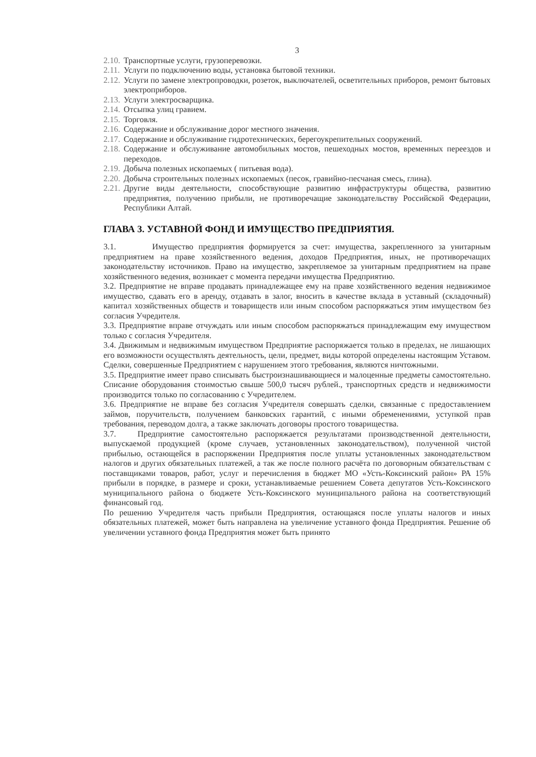3
2.10. Транспортные услуги, грузоперевозки.
2.11. Услуги по подключению воды, установка бытовой техники.
2.12. Услуги по замене электропроводки, розеток, выключателей, осветительных приборов, ремонт бытовых электроприборов.
2.13. Услуги электросварщика.
2.14. Отсыпка улиц гравием.
2.15. Торговля.
2.16. Содержание и обслуживание дорог местного значения.
2.17. Содержание и обслуживание гидротехнических, берегоукрепительных сооружений.
2.18. Содержание и обслуживание автомобильных мостов, пешеходных мостов, временных переездов и переходов.
2.19. Добыча полезных ископаемых ( питьевая вода).
2.20. Добыча строительных полезных ископаемых (песок, гравийно-песчаная смесь, глина).
2.21. Другие виды деятельности, способствующие развитию инфраструктуры общества, развитию предприятия, получению прибыли, не противоречащие законодательству Российской Федерации, Республики Алтай.
ГЛАВА 3. УСТАВНОЙ ФОНД И ИМУЩЕСТВО ПРЕДПРИЯТИЯ.
3.1. Имущество предприятия формируется за счет: имущества, закрепленного за унитарным предприятием на праве хозяйственного ведения, доходов Предприятия, иных, не противоречащих законодательству источников. Право на имущество, закрепляемое за унитарным предприятием на праве хозяйственного ведения, возникает с момента передачи имущества Предприятию.
3.2. Предприятие не вправе продавать принадлежащее ему на праве хозяйственного ведения недвижимое имущество, сдавать его в аренду, отдавать в залог, вносить в качестве вклада в уставный (складочный) капитал хозяйственных обществ и товариществ или иным способом распоряжаться этим имуществом без согласия Учредителя.
3.3. Предприятие вправе отчуждать или иным способом распоряжаться принадлежащим ему имуществом только с согласия Учредителя.
3.4. Движимым и недвижимым имуществом Предприятие распоряжается только в пределах, не лишающих его возможности осуществлять деятельность, цели, предмет, виды которой определены настоящим Уставом. Сделки, совершенные Предприятием с нарушением этого требования, являются ничтожными.
3.5. Предприятие имеет право списывать быстроизнашивающиеся и малоценные предметы самостоятельно. Списание оборудования стоимостью свыше 500,0 тысяч рублей., транспортных средств и недвижимости производится только по согласованию с Учредителем.
3.6. Предприятие не вправе без согласия Учредителя совершать сделки, связанные с предоставлением займов, поручительств, получением банковских гарантий, с иными обременениями, уступкой прав требования, переводом долга, а также заключать договоры простого товарищества.
3.7. Предприятие самостоятельно распоряжается результатами производственной деятельности, выпускаемой продукцией (кроме случаев, установленных законодательством), полученной чистой прибылью, остающейся в распоряжении Предприятия после уплаты установленных законодательством налогов и других обязательных платежей, а так же после полного расчёта по договорным обязательствам с поставщиками товаров, работ, услуг и перечисления в бюджет МО «Усть-Коксинский район» РА 15% прибыли в порядке, в размере и сроки, устанавливаемые решением Совета депутатов Усть-Коксинского муниципального района о бюджете Усть-Коксинского муниципального района на соответствующий финансовый год.
По решению Учредителя часть прибыли Предприятия, остающаяся после уплаты налогов и иных обязательных платежей, может быть направлена на увеличение уставного фонда Предприятия. Решение об увеличении уставного фонда Предприятия может быть принято